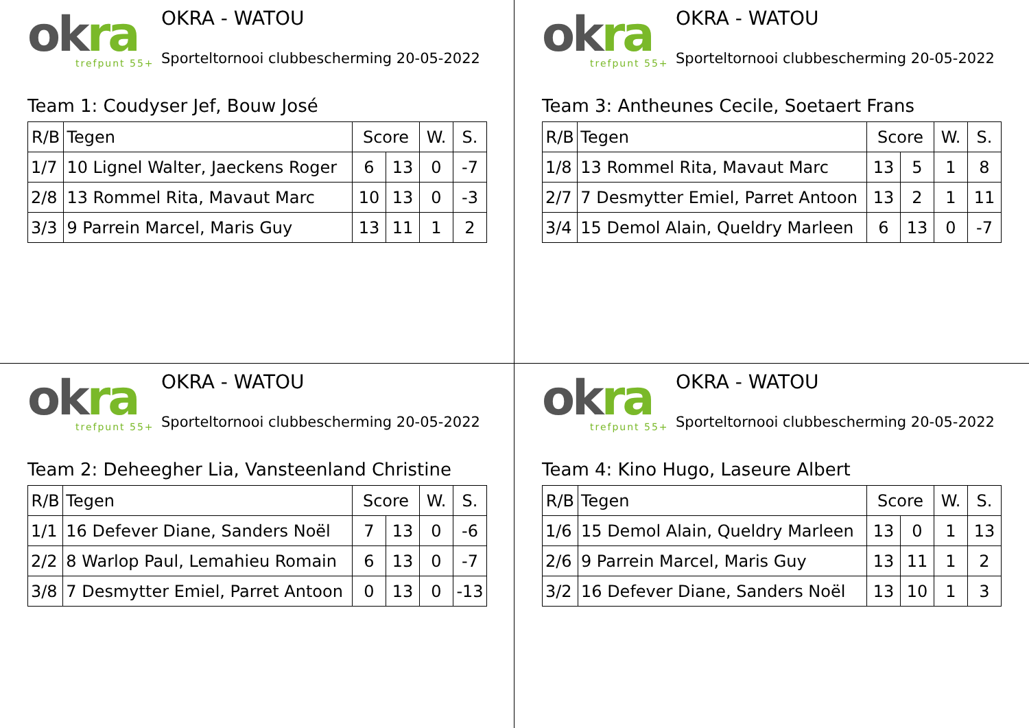okra
trefpunt 55+
OKRA - WATOU
Sporteltornooi clubbescherming 20-05-2022
Team 1: Coudyser Jef, Bouw José
| R/B | Tegen | Score | | W. | S. |
| --- | --- | --- | --- | --- | --- |
| 1/7 | 10 Lignel Walter, Jaeckens Roger | 6 | 13 | 0 | -7 |
| 2/8 | 13 Rommel Rita, Mavaut Marc | 10 | 13 | 0 | -3 |
| 3/3 | 9 Parrein Marcel, Maris Guy | 13 | 11 | 1 | 2 |
okra
trefpunt 55+
OKRA - WATOU
Sporteltornooi clubbescherming 20-05-2022
Team 3: Antheunes Cecile, Soetaert Frans
| R/B | Tegen | Score | | W. | S. |
| --- | --- | --- | --- | --- | --- |
| 1/8 | 13 Rommel Rita, Mavaut Marc | 13 | 5 | 1 | 8 |
| 2/7 | 7 Desmytter Emiel, Parret Antoon | 13 | 2 | 1 | 11 |
| 3/4 | 15 Demol Alain, Queldry Marleen | 6 | 13 | 0 | -7 |
okra
trefpunt 55+
OKRA - WATOU
Sporteltornooi clubbescherming 20-05-2022
Team 2: Deheegher Lia, Vansteenland Christine
| R/B | Tegen | Score | | W. | S. |
| --- | --- | --- | --- | --- | --- |
| 1/1 | 16 Defever Diane, Sanders Noël | 7 | 13 | 0 | -6 |
| 2/2 | 8 Warlop Paul, Lemahieu Romain | 6 | 13 | 0 | -7 |
| 3/8 | 7 Desmytter Emiel, Parret Antoon | 0 | 13 | 0 | -13 |
okra
trefpunt 55+
OKRA - WATOU
Sporteltornooi clubbescherming 20-05-2022
Team 4: Kino Hugo, Laseure Albert
| R/B | Tegen | Score | | W. | S. |
| --- | --- | --- | --- | --- | --- |
| 1/6 | 15 Demol Alain, Queldry Marleen | 13 | 0 | 1 | 13 |
| 2/6 | 9 Parrein Marcel, Maris Guy | 13 | 11 | 1 | 2 |
| 3/2 | 16 Defever Diane, Sanders Noël | 13 | 10 | 1 | 3 |